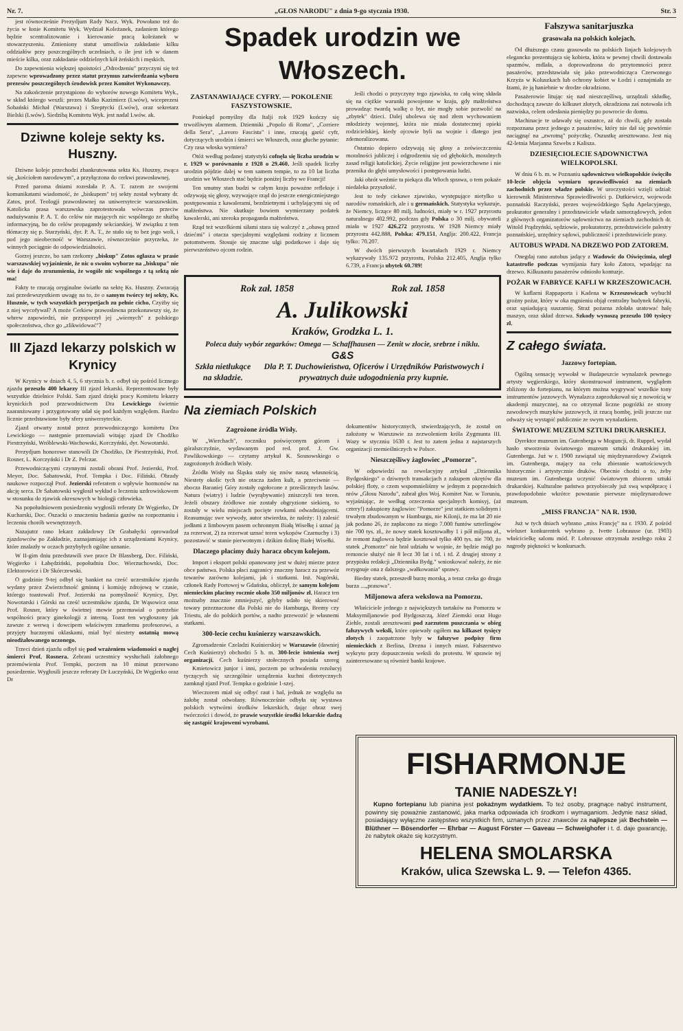Nr. 7. „GŁOS NARODU" z dnia 9-go stycznia 1930. Str. 3
jest równocześnie Prezydjum Rady Nacz. Wyk. Powołano też do życia w łonie Komitetu Wyk. Wydział Koleżanek, zadaniem którego będzie scentralizowanie i kierowanie pracą koleżanek w stowarzyszeniu. Zmieniony statut umożliwia zakładanie kilku oddziałów przy poszczególnych uczelniach, o ile jest ich w danem mieście kilka, oraz zakładanie oddzielnych kół żeńskich i męskich.
Do zapewnienia większej spoistości „Odrodzeniu" przyczyni się też zapewne wprowadzony przez statut przymus zatwierdzania wyboru prezesów poszczególnych środowisk przez Komitet Wykonawczy.
Na zakończenie przystąpiono do wyborów nowego Komitetu Wyk., w skład którego weszli: prezes Małko Kazimierz (Lwów), wiceprezesi Sobański Michał (Warszawa) i Szeptycki (Lwów), oraz sekretarz Bielski (Lwów). Siedzibą Komitetu Wyk. jest nadal Lwów. ak.
Dziwne koleje sekty ks. Huszny.
Dziwne koleje przechodzi zbankrutowana sekta Ks. Huszny, zwąca się „kościołem narodowym", a przyłączona do cerkwi prawosławnej.
Przed paroma dniami rozesłała P. A. T. razem ze swojemi komunikatami wiadomość, że „biskupem" tej sekty został wybrany dr. Zatos, prof. Teologji prawosławnej na uniwersytecie warszawskim. Katolicka prasa warszawska zaprotestowała wówczas przeciw nadużywaniu P. A. T. do celów nie mających nic wspólnego ze służbą informacyjną, bo do celów propagandy sekciarskiej. W związku z tem tłómaczy się p. Starzyński, dyr. P. A. T., że stało się to bez jego woli, i pod jego nieobecność w Warszawie, równocześnie przyrzeka, że winnych pociągnie do odpowiedzialności.
Gorzej jeszcze, bo sam rzekomy „biskup" Zotos ogłasza w prasie warszawskiej wyjaśnienie, że nic o swoim wyborze na „biskupa" nie wie i daje do zrozumienia, że wogóle nic wspólnego z tą sektą nie ma!
Fakty te rzucają oryginalne światło na sektę Ks. Huszny. Zwracają zaś przedewszystkiem uwagę na to, że o samym twórcy tej sekty, Ks. Husznie, w tych wszystkich perypetjach zu pełnie cicho. Czyżby się z niej wycofywał? A może Cerkiew prawosławna przekonawszy się, że wbrew zapowiedzi, nie przysporzył jej „wiernych" z polskiego społeczeństwa, chce go „zlikwidować"?
III Zjazd lekarzy polskich w Krynicy
W Krynicy w dniach 4, 5, 6 stycznia b. r. odbył się pośród licznego zjazdu przeszło 400 lekarzy III zjazd lekarski. Reprezentowane były wszystkie dzielnice Polski. Sam zjazd dzięki pracy Komitetu lekarzy krynickich pod przewodnictwem Dra Lewickiego świetnie zaaranżowany i przygotowany udał się pod każdym względem. Bardzo licznie przedstawione były sfery uniwersyteckie.
Zjazd otwarty został przez przewodniczącego komitetu Dra Lewickiego — następnie przemawiali witając zjazd Dr Chodźko Piestrzyński, Wróblewski-Wachowski, Korczyński, dyr. Nowotarski.
Prezydjum honorowe stanowili Dr Chodźko, Dr Piestrzyński, Prof. Rosner, L. Korczyński i Dr Z. Pelczar.
Przewodniczącymi czynnymi zostali obrani Prof. Jezierski, Prof. Meyer, Doc. Sabatowski, Prof. Tempka i Doc. Filiński. Obrady naukowe rozpoczął Prof. Jezierski referatem o wpływie hormonów na akcję serca. Dr Sabatowski wygłosił wykład o leczeniu uzdrowiskowem w stosunku do zjawisk okresowych w biologji człowieka.
Na popołudniowem posiedzeniu wygłosili referaty Dr Węgierko, Dr Kucharski, Doc. Oszacki o znaczeniu badania gazów na rozpoznaniu i leczeniu chorób wewnętrznych.
Nazajutrz rano lekarz zakładowy Dr Grabałęcki oprowadzał zjazdowców po Zakładzie, zaznajamiając ich z urządzeniami Krynicy, które znalazły w oczach przybyłych ogólne uznanie.
W II-gim dniu przedstawili swe prace Dr Blassberg, Doc. Filiński, Węgierko i Łabędziński, popołudniu Doc. Wierzuchowski, Doc. Elektorowicz i Dr Skórczewski.
O godzinie 9-tej odbył się bankiet na cześć uczestników zjazdu wydany przez Zwierzchność gminną i komisję zdrojową w czasie, którego toastowali Prof. Jezierski na pomyślność Krynicy, Dyr. Nowotarski i Górski na cześć uczestników zjazdu, Dr Wąsowicz oraz Prof. Rosner, który w świetnej mowie przemawiał o potrzebie wspólności pracy ginekologji z interną. Toast ten wygłoszony jak zawsze z werwą i dowcipem właściwym zmarłemu profesorowi, a przyjęty hucznymi oklaskami, miał być niestety ostatnią mową nieodżałowanego uczonego.
Trzeci dzień zjazdu odbył się pod wrażeniem wiadomości o nagłej śmierci Prof. Rosnera. Zebrani uczestnicy wysłuchali żałobnego przemówienia Prof. Tempki, poczem na 10 minut przerwano posiedzenie. Wygłosili jeszcze referaty Dr Łuczyński, Dr Węgierko oraz Dr
Spadek urodzin we Włoszech.
ZASTANAWIAJĄCE CYFRY. — POKOLENIE FASZYSTOWSKIE.
Poniekąd pomyślny dla Italji rok 1929 kończy się trwożliwym alarmem. Dzienniki „Popolo di Roma", „Corriere della Sera", „Lavoro Fascista" i inne, rzucają garść cyfr, dotyczących urodzin i śmierci we Włoszech, oraz głuche pytanie: Czy rasa włoska wymiera?
Otóż według podanej statystyki cofnęła się liczba urodzin w r. 1929 w porównaniu z 1928 o 29.460. Jeśli spadek liczby urodzin pójdzie dalej w tem samem tempie, to za 10 lat liczba urodzin we Włoszech stać będzie poniżej liczby we Francji!
Ten smutny stan budzi w całym kraju poważne refleksje i odzywają się głosy, wzywające rząd do jeszcze energiczniejszego postępowania z kawalerami, bezdzietnymi i uchylającymi się od małżeństwa. Nie skutkuje bowiem wymierzany podatek kawalerski, ani szeroka propaganda małżeństwa.
Rząd też wszelkiemi siłami stara się walczyć z „obawą przed dziećmi" i otacza specjalnymi względami rodziny z licznem potomstwem. Stosuje się znaczne ulgi podatkowe i daje się pierwszeństwo ojcom rodzin.
Jeśli chodzi o przyczyny tego zjawiska, to całą winę składa się na ciężkie warunki powojenne w kraju, gdy małżeństwa prowadząc twardą walkę o byt, nie mogły sobie pozwolić na „zbytek" dzieci. Dalej ubolewa się nad złem wychowaniem młodzieży wojennej, która nie miała dostatecznej opieki rodzicielskiej, kiedy ojcowie byli na wojnie i dlatego jest zdemoralizowana.
Ostatnio dopiero odzywają się głosy a ześwieczczeniu moralności jubliczej i odgrodzeniu się od głębokich, moralnych zasad religji katolickiej. Życie religijne jest powierzchowne i nie przenika do głębi umysłowości i postępowania ludzi.
Jaki obrót weźmie ta piekąca dla Włoch sprawa, o tem pokaże niedaleka przyszłość.
Jest to tedy ciekawe zjawisko, występujące nietylko u narodów romańskich, ale i u germańskich. Statystyka wykazuje, że Niemcy, liczące 80 milj. ludności, miały w r. 1927 przyrostu naturalnego 402.992, podczas gdy Polska o 30 milj. obywateli miała w 1927 426.272 przyrostu. W 1928 Niemcy miały przyrostu 442.888, Polska: 479.151, Anglja: 200.422, Francja tylko: 70.207.
W dwóch pierwszych kwartałach 1929 r. Niemcy wykazywały 135.972 przyrostu, Polska 212.405, Anglja tylko 6.739, a Francja ubytek 60.789!
Rok zał. 1858 Rok zał. 1858
A. Julikowski
Kraków, Grodzka L. 1.
Poleca duży wybór zegarków: Omega — Schaffhausen — Zenit w złocie, srebrze i niklu.
G&S
Szkła nietłukące na składzie. Dla P. T. Duchowieństwa, Oficerów i Urzędników Państwowych i prywatnych duże udogodnienia przy kupnie.
Na ziemiach Polskich
Zagrożone źródła Wisły.
W „Wierchach", roczniku poświęconym górom i góralszczyźnie, wydawanym pod red. prof. J. Gw. Pawlikowskiego — czytamy artykuł K. Sosnowskiego o zagrożonych źródłach Wisły.
Źródła Wisły na Śląsku stały się znów naszą własnością. Niestety okolic tych nie otacza żaden kult, a przeciwnie — zbocza Baraniej Góry zostały ogołocone z prześlicznych lasów. Natura (wiatry) i ludzie (wyrąbywanie) zniszczyli ten teren. Jeżeli obszary źródłowe nie zostały obgryzione siekierą, to zostały w wielu miejscach pocięte rowkami odwadniającemi. Reasumując swe wywody, autor stwierdza, że należy: 1) zalesić jodłami z limbowym pasem ochronnym Białą Wisełkę i uznać ją za rezerwat, 2) za rezerwat uznać teren wykopów Czarnuchy i 3) pozostawić w stanie pierwotnym i dzikim dolinę Białej Wisełki.
Dlaczego płacimy duży haracz obcym kolejom.
Import i eksport polski opanowany jest w dużej mierze przez obce państwa. Polska płaci zagranicy znaczny haracz za przewóz towarów zarówno kolejami, jak i statkami. Inż. Nagórski, członek Rady Portowej w Gdańsku, obliczył, że samym kolejom niemieckim płacimy rocznie około 350 miljonów zł. Haracz ten możnaby znacznie zmniejszyć, gdyby udało się skierować towary przeznaczone dla Polski nie do Hamburga, Bremy czy Triestu, ale do polskich portów, a nadto przewozić je własnemi statkami.
300-lecie cechu kuśnierzy warszawskich.
Zgromadzenie Czeladzi Kuśnierskiej w Warszawie (dawniej Cech Kuśnierzy) obchodzi 5 b. m. 300-lecie istnienia swej organizacji. Cech kuśnierzy stołecznych posiada szereg dokumentów historycznych, stwierdzających, że został on założony w Warszawie za zezwoleniem króla Zygmunta III. Wazy w styczniu 1630 r. Jest to zatem jedna z najstarszych organizacji rzemieślniczych w Polsce.
Nieszczęśliwy żaglowiec „Pomorze".
W odpowiedzi na rewelacyjny artykuł „Dziennika Bydgoskiego" o dziwnych transakcjach z zakupem okrętów dla polskiej floty, o czem wspomnieliśmy w jednym z poprzednich nrów „Głosu Narodu", zabrał głos Woj. Komitet Nar. w Toruniu, wyjaśniając, że według orzeczenia specjalnych komisyj, (aż cztery!) zakupiony żaglowiec "Pomorze" jest statkiem solidnym i trwałym zbudowanym w Hamburgu, nie Kilonji, że ma lat 20 nie jak podano 26, że zapłacono za niego 7.000 funtów szterlingów nie 700 tys. zł., że nowy statek kosztowałby 1 i pół miljona zł., że remont żaglowca będzie kosztował tylko 400 tys. nie 700, że statek „Pomorze" nie brał udziału w wojnie, że będzie mógł po remoncie służyć nie 8 lecz 30 lat i td. i td. Z drugiej strony z przypisku redakcji „Dziennika Bydg." wnioskować należy, że nie rezygnuje ona z dalszego „wałkowania" sprawy.
Biedny statek, przeszedł burzę morską, a teraz czeka go druga burza ...„prasowa".
Miljonowa afera wekslowa na Pomorzu.
Właściciele jednego z największych tartaków na Pomorzu w Maksymiljanowie pod Bydgoszczą, Józef Ziemski oraz Hugo Ziehle, zostali aresztowani pod zarzutem puszczania w obieg fałszywych weksli, które opiewały ogółem na kilkaset tysięcy złotych i zaopatrzone były w fałszywe podpisy firm niemieckich z Berlina, Drezna i innych miast. Fałszerstwo wykryto przy dopuszczeniu weksli do protestu. W sprawie tej zainteresowane są również banki krajowe.
Kmietowicz junjor i inni, poczem po uchwaleniu rezolucyj tyczących się szczególnie urządzenia kuchni dietetycznych zamknął zjazd Prof. Tempka o godzinie 1-szej.
Wieczorem miał się odbyć raut i bal, jednak ze względu na żałobę został odwołany. Równocześnie odbyła się wystawa polskich wytwórni środków lekarskich, dając obraz swej twórczości i dowód, że prawie wszystkie środki lekarskie dadzą się zastąpić krajowemi wyrobami.
Fałszywa sanitarjuszka
grasowała na polskich kolejach.
Od dłuższego czasu grasowała na polskich linjach kolejowych elegancko prezentująca się kobieta, która w pewnej chwili dostawała spazmów, mdlała, a doprowadzona do przytomności przez pasażerów, przedstawiała się jako przewodnicząca Czerwonego Krzyża w Koluszkach lub ochrony kobiet w Łodzi i oznajmiała ze łzami, że ją haniebnie w drodze okradziono.
Pasażerowie litując się nad nieszczęśliwą, urządzali składkę, dochodzącą zawsze do kilkuset złotych, okradziona zaś notowała ich nazwiska, celem odesłania pieniędzy po powrocie do domu.
Machinacje te udawały się oszustce, aż do chwili, gdy została rozpoznana przez jednego z pasażerów, który nie dał się powtórnie naciągnąć na „zwrotną" pożyczkę. Oszustkę aresztowano. Jest nią 42-letnia Marjanna Szwebs z Kalisza.
DZIESIĘCIOLECIE SĄDOWNICTWA WIELKOPOLSKI.
W dniu 6 b. m. w Poznaniu sądownictwo wielkopolskie święciło 10-lecie objęcia wymiaru sprawiedliwości na ziemiach zachodnich przez władze polskie. W uroczystości wzięli udział: kierownik Ministerstwa Sprawiedliwości p. Dutkiewicz, wojewoda poznański Raczyński, prezes wojewódzkiego Sądu Apelacyjnego, prokurator generalny i przedstawiciele władz samorządowych, jeden z głównych organizatorów sądownictwa na ziemiach zachodnich dr. Witold Prądzyński, sędziowie, prokuratorzy, przedstawiciele palestry poznańskiej, urzędnicy sądowi, publiczność i przedstawiciele prasy.
AUTOBUS WPADŁ NA DRZEWO POD ZATOREM.
Onegdaj rano autobus jadący z Wadowic do Oświęcimia, uległ katastrofie podczas wymijania fury koło Zatora, wpadając na drzewo. Kilkunastu pasażerów odniosło kontuzje.
POŻAR W FABRYCE KAFLI W KRZESZOWICACH.
W kaflarni Rappaporta i Kadena w Krzeszowicach wybuchł groźny pożar, który w oka mgnieniu objął centralny budynek fabryki, oraz sąsiadującą suszarnię. Straż pożarna zdołała uratować halę maszyn, oraz skład drzewa. Szkody wynoszą przeszło 100 tysięcy zł.
Z całego świata.
Jazzowy fortepian.
Ogólną sensację wywołał w Budapeszcie wynalazek pewnego artysty węgierskiego, który skonstruował instrument, wyglądem zbliżony do fortepianu, na którym można wygrywać wszelkie tony instrumentów jazzowych. Wynalazca zaprodukował się z nowością w akademji muzycznej, na co otrzymał liczne pogróżki ze strony zawodowych muzyków jazzowych, iż rzucą bombę, jeśli jeszcze raz odważy się wystąpić publicznie ze swym wynalazkiem.
ŚWIATOWE MUZEUM SZTUKI DRUKARSKIEJ.
Dyrektor muzeum im. Gutenberga w Moguncji, dr. Ruppel, wydał hasło stworzenia światowego muzeum sztuki drukarskiej im. Gutenberga. Już w r. 1900 zawiązał się międzynarodowy Związek im. Gutenberga, mający na celu zbieranie wartościowych historycznie i artystycznie druków. Obecnie chodzi o to, żeby muzeum im. Gutenberga uczynić światowym zbiorem sztuki drukarskiej. Kulturalne państwa przyobiecały już swą współpracę i prawdopodobnie wkrótce powstanie pierwsze międzynarodowe muzeum.
„MISS FRANCJA" NA R. 1930.
Już w tych dniach wybrano „miss Francję" na r. 1930. Z pośród wieluset konkurentek wybrano p. Ivette Lobrausse (ur. 1903) właścicielkę salonu mód. P. Lobrousse otrzymała zeszłego roku 2 nagrody piękności w konkursach.
FISHARMONJE
TANIE NADESZŁY!
Kupno fortepianu lub pianina jest pokaźnym wydatkiem. To też osoby, pragnące nabyć instrument, powinny się poważnie zastanowić, jaka marka odpowiada ich środkom i wymaganiom. Jedynie nasz skład, posiadający wyłączne zastępstwo wszystkich firm, uznanych przez znawców za najlepsze jak Bechstein — Blüthner — Bösendorfer — Ehrbar — August Förster — Gaveau — Schweighofer i t. d. daje gwarancję, że nabytek okaże się korzystnym.
HELENA SMOLARSKA
Kraków, ulica Szewska L. 9. — Telefon 4365.